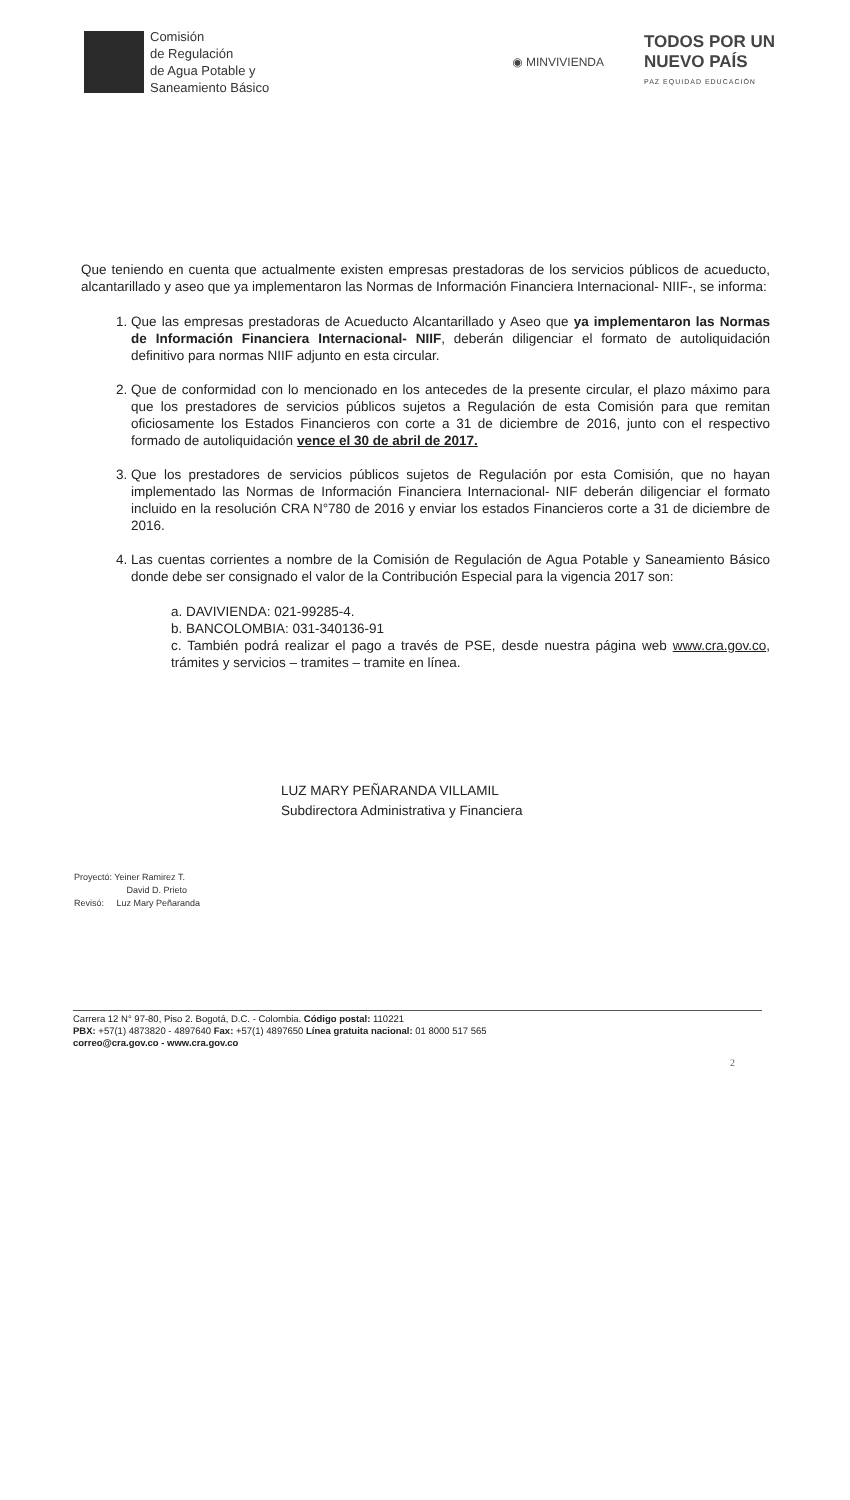Comisión
de Regulación
de Agua Potable y
Saneamiento Básico
◉ MINVIVIENDA
TODOS POR UN
NUEVO PAÍS
PAZ EQUIDAD EDUCACIÓN
Que teniendo en cuenta que actualmente existen empresas prestadoras de los servicios públicos de acueducto, alcantarillado y aseo que ya implementaron las Normas de Información Financiera Internacional- NIIF-, se informa:
1. Que las empresas prestadoras de Acueducto Alcantarillado y Aseo que ya implementaron las Normas de Información Financiera Internacional- NIIF, deberán diligenciar el formato de autoliquidación definitivo para normas NIIF adjunto en esta circular.
2. Que de conformidad con lo mencionado en los antecedes de la presente circular, el plazo máximo para que los prestadores de servicios públicos sujetos a Regulación de esta Comisión para que remitan oficiosamente los Estados Financieros con corte a 31 de diciembre de 2016, junto con el respectivo formado de autoliquidación vence el 30 de abril de 2017.
3. Que los prestadores de servicios públicos sujetos de Regulación por esta Comisión, que no hayan implementado las Normas de Información Financiera Internacional- NIF deberán diligenciar el formato incluido en la resolución CRA N°780 de 2016 y enviar los estados Financieros corte a 31 de diciembre de 2016.
4. Las cuentas corrientes a nombre de la Comisión de Regulación de Agua Potable y Saneamiento Básico donde debe ser consignado el valor de la Contribución Especial para la vigencia 2017 son:
a. DAVIVIENDA: 021-99285-4.
b. BANCOLOMBIA: 031-340136-91
c. También podrá realizar el pago a través de PSE, desde nuestra página web www.cra.gov.co, trámites y servicios – tramites – tramite en línea.
LUZ MARY PEÑARANDA VILLAMIL
Subdirectora Administrativa y Financiera
Proyectó: Yeiner Ramirez T.
David D. Prieto
Revisó: Luz Mary Peñaranda
Carrera 12 N° 97-80, Piso 2. Bogotá, D.C. - Colombia. Código postal: 110221
PBX: +57(1) 4873820 - 4897640 Fax: +57(1) 4897650 Línea gratuita nacional: 01 8000 517 565
correo@cra.gov.co - www.cra.gov.co
2